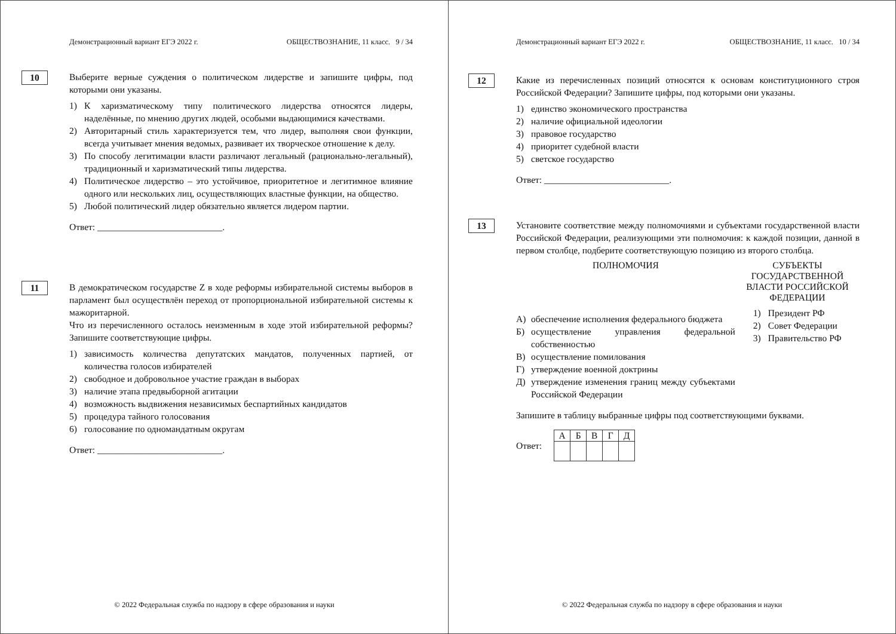Демонстрационный вариант ЕГЭ 2022 г. ОБЩЕСТВОЗНАНИЕ, 11 класс. 9 / 34
10
Выберите верные суждения о политическом лидерстве и запишите цифры, под которыми они указаны.
1) К харизматическому типу политического лидерства относятся лидеры, наделённые, по мнению других людей, особыми выдающимися качествами.
2) Авторитарный стиль характеризуется тем, что лидер, выполняя свои функции, всегда учитывает мнения ведомых, развивает их творческое отношение к делу.
3) По способу легитимации власти различают легальный (рационально-легальный), традиционный и харизматический типы лидерства.
4) Политическое лидерство – это устойчивое, приоритетное и легитимное влияние одного или нескольких лиц, осуществляющих властные функции, на общество.
5) Любой политический лидер обязательно является лидером партии.
Ответ: ___________________________.
11
В демократическом государстве Z в ходе реформы избирательной системы выборов в парламент был осуществлён переход от пропорциональной избирательной системы к мажоритарной.
Что из перечисленного осталось неизменным в ходе этой избирательной реформы? Запишите соответствующие цифры.
1) зависимость количества депутатских мандатов, полученных партией, от количества голосов избирателей
2) свободное и добровольное участие граждан в выборах
3) наличие этапа предвыборной агитации
4) возможность выдвижения независимых беспартийных кандидатов
5) процедура тайного голосования
6) голосование по одномандатным округам
Ответ: ___________________________.
© 2022 Федеральная служба по надзору в сфере образования и науки
Демонстрационный вариант ЕГЭ 2022 г. ОБЩЕСТВОЗНАНИЕ, 11 класс. 10 / 34
12
Какие из перечисленных позиций относятся к основам конституционного строя Российской Федерации? Запишите цифры, под которыми они указаны.
1) единство экономического пространства
2) наличие официальной идеологии
3) правовое государство
4) приоритет судебной власти
5) светское государство
Ответ: ___________________________.
13
Установите соответствие между полномочиями и субъектами государственной власти Российской Федерации, реализующими эти полномочия: к каждой позиции, данной в первом столбце, подберите соответствующую позицию из второго столбца.
ПОЛНОМОЧИЯ
А) обеспечение исполнения федерального бюджета
Б) осуществление управления федеральной собственностью
В) осуществление помилования
Г) утверждение военной доктрины
Д) утверждение изменения границ между субъектами Российской Федерации
СУБЪЕКТЫ ГОСУДАРСТВЕННОЙ ВЛАСТИ РОССИЙСКОЙ ФЕДЕРАЦИИ
1) Президент РФ
2) Совет Федерации
3) Правительство РФ
Запишите в таблицу выбранные цифры под соответствующими буквами.
Ответ:
| А | Б | В | Г | Д |
© 2022 Федеральная служба по надзору в сфере образования и науки